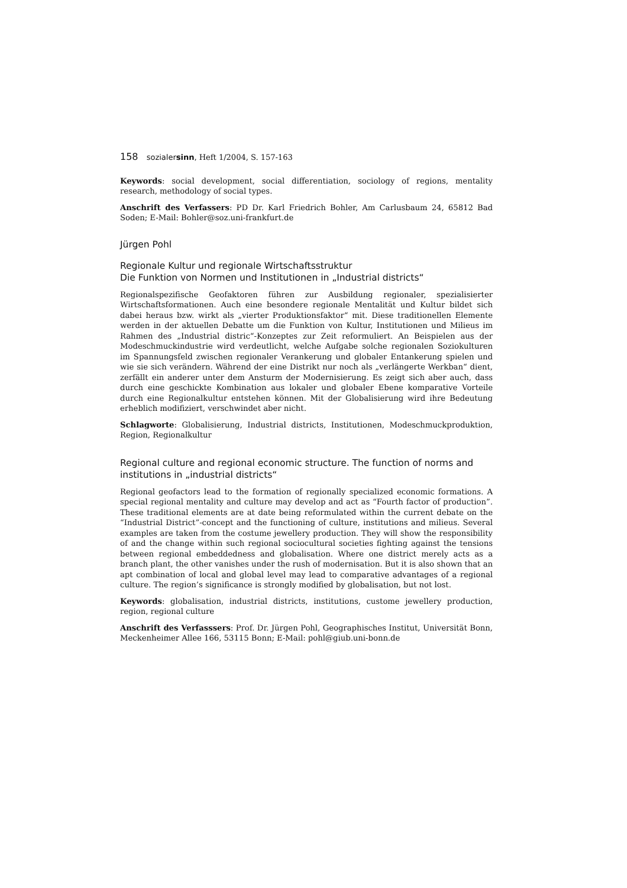158 sozialersinn, Heft 1/2004, S. 157-163
Keywords: social development, social differentiation, sociology of regions, mentality research, methodology of social types.
Anschrift des Verfassers: PD Dr. Karl Friedrich Bohler, Am Carlusbaum 24, 65812 Bad Soden; E-Mail: Bohler@soz.uni-frankfurt.de
Jürgen Pohl
Regionale Kultur und regionale Wirtschaftsstruktur
Die Funktion von Normen und Institutionen in „Industrial districts“
Regionalspezifische Geofaktoren führen zur Ausbildung regionaler, spezialisierter Wirtschaftsformationen. Auch eine besondere regionale Mentalität und Kultur bildet sich dabei heraus bzw. wirkt als „vierter Produktionsfaktor“ mit. Diese traditionellen Elemente werden in der aktuellen Debatte um die Funktion von Kultur, Institutionen und Milieus im Rahmen des „Industrial distric“-Konzeptes zur Zeit reformuliert. An Beispielen aus der Modeschmuckindustrie wird verdeutlicht, welche Aufgabe solche regionalen Soziokulturen im Spannungsfeld zwischen regionaler Verankerung und globaler Entankerung spielen und wie sie sich verändern. Während der eine Distrikt nur noch als „verlängerte Werkban“ dient, zerfällt ein anderer unter dem Ansturm der Modernisierung. Es zeigt sich aber auch, dass durch eine geschickte Kombination aus lokaler und globaler Ebene komparative Vorteile durch eine Regionalkultur entstehen können. Mit der Globalisierung wird ihre Bedeutung erheblich modifiziert, verschwindet aber nicht.
Schlagworte: Globalisierung, Industrial districts, Institutionen, Modeschmuckproduktion, Region, Regionalkultur
Regional culture and regional economic structure. The function of norms and institutions in „industrial districts“
Regional geofactors lead to the formation of regionally specialized economic formations. A special regional mentality and culture may develop and act as “Fourth factor of production”. These traditional elements are at date being reformulated within the current debate on the “Industrial District”-concept and the functioning of culture, institutions and milieus. Several examples are taken from the costume jewellery production. They will show the responsibility of and the change within such regional sociocultural societies fighting against the tensions between regional embeddedness and globalisation. Where one district merely acts as a branch plant, the other vanishes under the rush of modernisation. But it is also shown that an apt combination of local and global level may lead to comparative advantages of a regional culture. The region’s significance is strongly modified by globalisation, but not lost.
Keywords: globalisation, industrial districts, institutions, custome jewellery production, region, regional culture
Anschrift des Verfasssers: Prof. Dr. Jürgen Pohl, Geographisches Institut, Universität Bonn, Meckenheimer Allee 166, 53115 Bonn; E-Mail: pohl@giub.uni-bonn.de